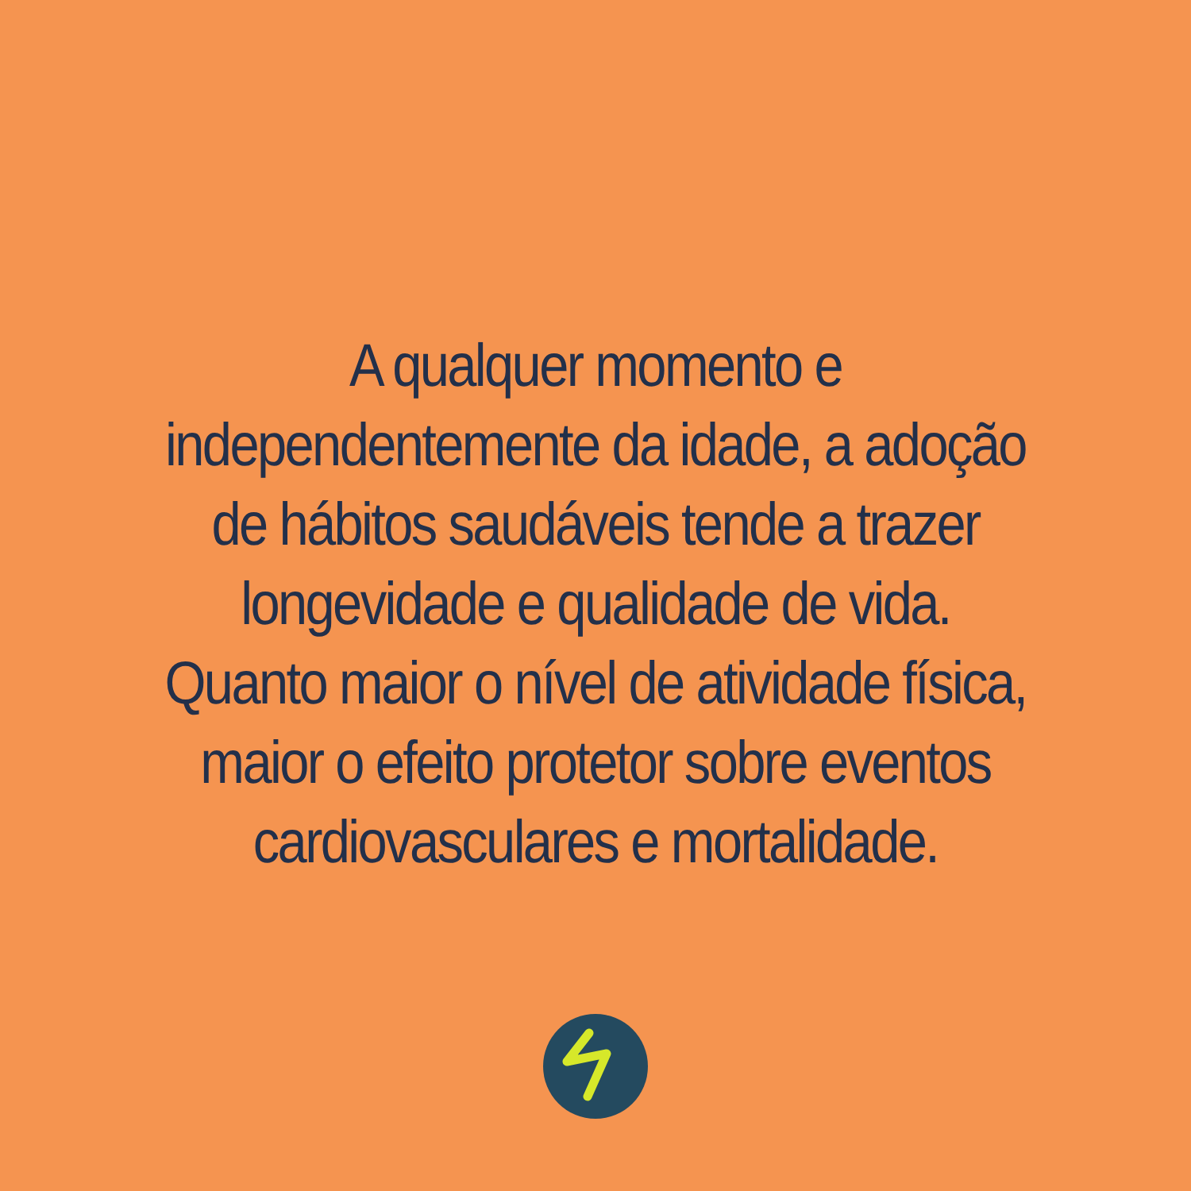A qualquer momento e
independentemente da idade, a adoção
de hábitos saudáveis tende a trazer
longevidade e qualidade de vida.
Quanto maior o nível de atividade física,
maior o efeito protetor sobre eventos
cardiovasculares e mortalidade.